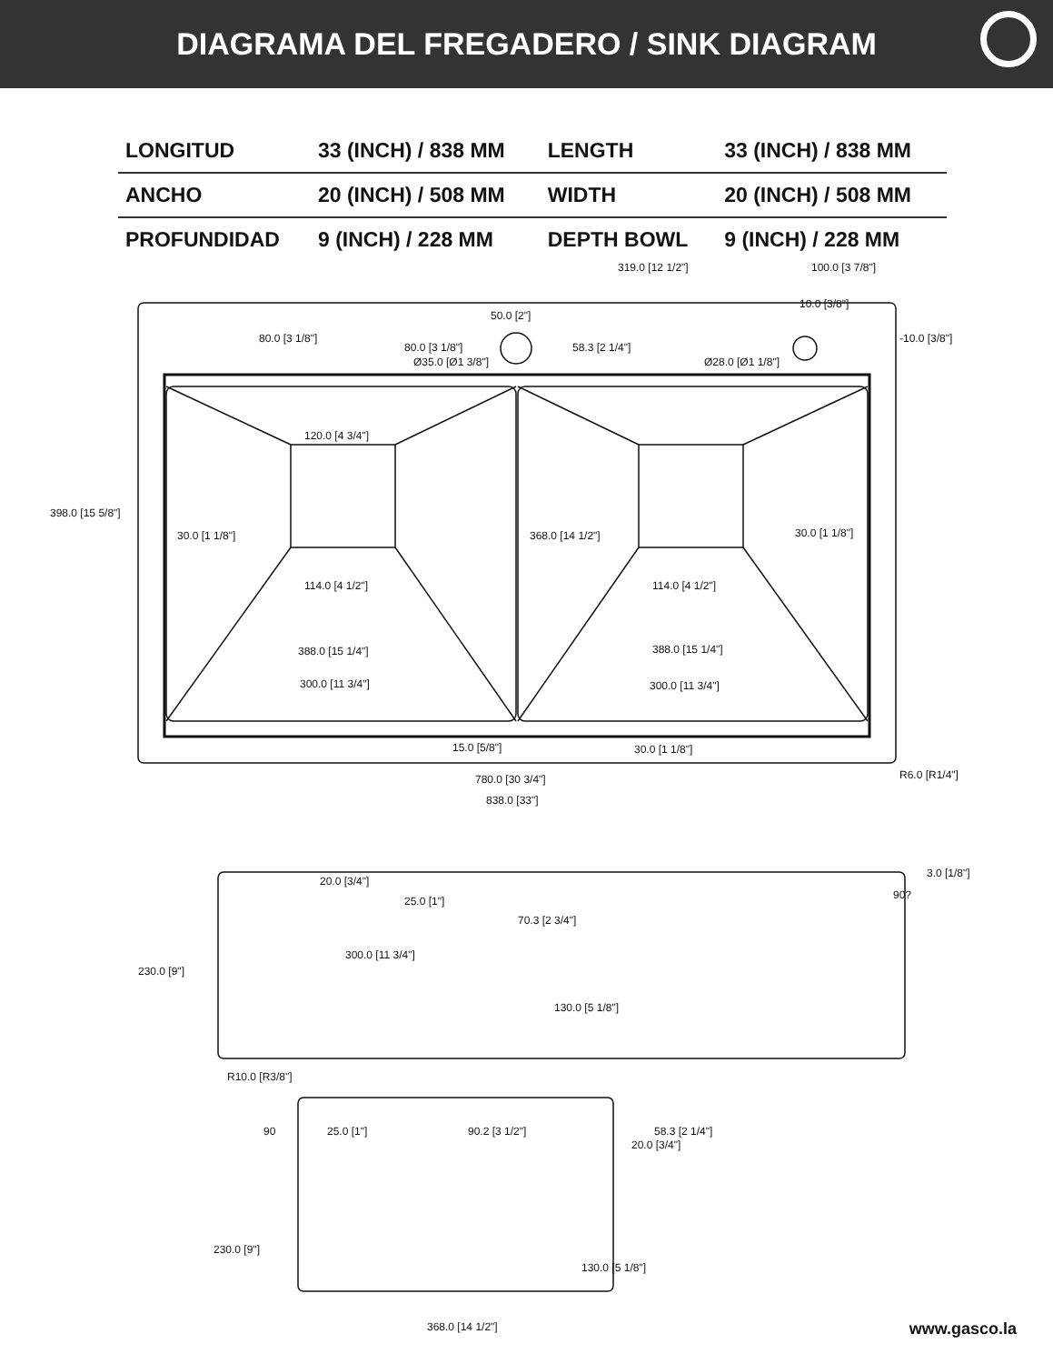DIAGRAMA DEL FREGADERO / SINK DIAGRAM
| LONGITUD | 33 (INCH) / 838 MM | LENGTH | 33 (INCH) / 838 MM |
| ANCHO | 20 (INCH) / 508 MM | WIDTH | 20 (INCH) / 508 MM |
| PROFUNDIDAD | 9 (INCH) / 228 MM | DEPTH BOWL | 9 (INCH) / 228 MM |
319.0 [12 1/2"] 100.0 [3 7/8"]
10.0 [3/8"]
50.0 [2"]
80.0 [3 1/8"]
80.0 [3 1/8"] 58.3 [2 1/4"]
-10.0 [3/8"]
Ø35.0 [Ø1 3/8"] Ø28.0 [Ø1 1/8"]
120.0 [4 3/4"]
398.0 [15 5/8"]
30.0 [1 1/8"] 368.0 [14 1/2"] 30.0 [1 1/8"]
114.0 [4 1/2"] 114.0 [4 1/2"]
388.0 [15 1/4"] 388.0 [15 1/4"]
300.0 [11 3/4"] 300.0 [11 3/4"]
15.0 [5/8"] 30.0 [1 1/8"]
R6.0 [R1/4"] 780.0 [30 3/4"]
838.0 [33"]
3.0 [1/8"]
20.0 [3/4"]
25.0 [1"] 90?
70.3 [2 3/4"]
300.0 [11 3/4"]
230.0 [9"]
130.0 [5 1/8"]
R10.0 [R3/8"]
90 25.0 [1"] 90.2 [3 1/2"]
20.0 [3/4"]
58.3 [2 1/4"]
230.0 [9"]
130.0 [5 1/8"]
368.0 [14 1/2"]
www.gasco.la